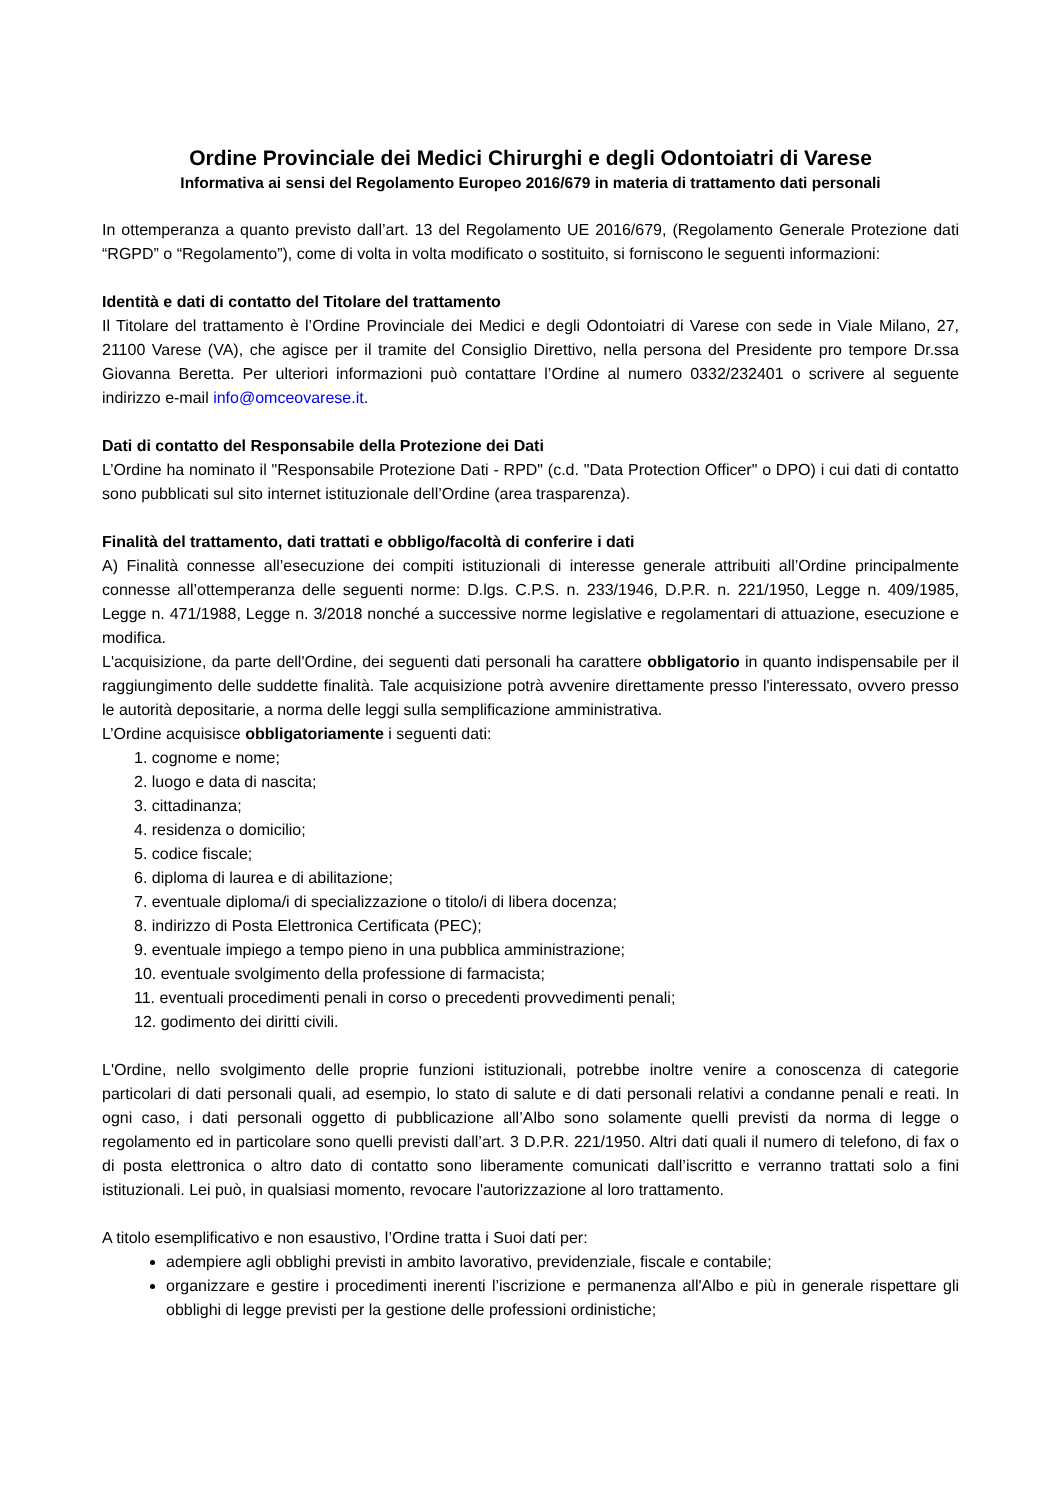Ordine Provinciale dei Medici Chirurghi e degli Odontoiatri di Varese
Informativa ai sensi del Regolamento Europeo 2016/679 in materia di trattamento dati personali
In ottemperanza a quanto previsto dall’art. 13 del Regolamento UE 2016/679, (Regolamento Generale Protezione dati “RGPD” o “Regolamento”), come di volta in volta modificato o sostituito, si forniscono le seguenti informazioni:
Identità e dati di contatto del Titolare del trattamento
Il Titolare del trattamento è l’Ordine Provinciale dei Medici e degli Odontoiatri di Varese con sede in Viale Milano, 27, 21100 Varese (VA), che agisce per il tramite del Consiglio Direttivo, nella persona del Presidente pro tempore Dr.ssa Giovanna Beretta. Per ulteriori informazioni può contattare l’Ordine al numero 0332/232401 o scrivere al seguente indirizzo e-mail info@omceovarese.it.
Dati di contatto del Responsabile della Protezione dei Dati
L’Ordine ha nominato il "Responsabile Protezione Dati - RPD" (c.d. "Data Protection Officer" o DPO) i cui dati di contatto sono pubblicati sul sito internet istituzionale dell’Ordine (area trasparenza).
Finalità del trattamento, dati trattati e obbligo/facoltà di conferire i dati
A) Finalità connesse all’esecuzione dei compiti istituzionali di interesse generale attribuiti all’Ordine principalmente connesse all’ottemperanza delle seguenti norme: D.lgs. C.P.S. n. 233/1946, D.P.R. n. 221/1950, Legge n. 409/1985, Legge n. 471/1988, Legge n. 3/2018 nonché a successive norme legislative e regolamentari di attuazione, esecuzione e modifica.
L'acquisizione, da parte dell'Ordine, dei seguenti dati personali ha carattere obbligatorio in quanto indispensabile per il raggiungimento delle suddette finalità. Tale acquisizione potrà avvenire direttamente presso l'interessato, ovvero presso le autorità depositarie, a norma delle leggi sulla semplificazione amministrativa.
L’Ordine acquisisce obbligatoriamente i seguenti dati:
1. cognome e nome;
2. luogo e data di nascita;
3. cittadinanza;
4. residenza o domicilio;
5. codice fiscale;
6. diploma di laurea e di abilitazione;
7. eventuale diploma/i di specializzazione o titolo/i di libera docenza;
8. indirizzo di Posta Elettronica Certificata (PEC);
9. eventuale impiego a tempo pieno in una pubblica amministrazione;
10. eventuale svolgimento della professione di farmacista;
11. eventuali procedimenti penali in corso o precedenti provvedimenti penali;
12. godimento dei diritti civili.
L'Ordine, nello svolgimento delle proprie funzioni istituzionali, potrebbe inoltre venire a conoscenza di categorie particolari di dati personali quali, ad esempio, lo stato di salute e di dati personali relativi a condanne penali e reati. In ogni caso, i dati personali oggetto di pubblicazione all’Albo sono solamente quelli previsti da norma di legge o regolamento ed in particolare sono quelli previsti dall’art. 3 D.P.R. 221/1950. Altri dati quali il numero di telefono, di fax o di posta elettronica o altro dato di contatto sono liberamente comunicati dall’iscritto e verranno trattati solo a fini istituzionali. Lei può, in qualsiasi momento, revocare l'autorizzazione al loro trattamento.
A titolo esemplificativo e non esaustivo, l’Ordine tratta i Suoi dati per:
adempiere agli obblighi previsti in ambito lavorativo, previdenziale, fiscale e contabile;
organizzare e gestire i procedimenti inerenti l’iscrizione e permanenza all'Albo e più in generale rispettare gli obblighi di legge previsti per la gestione delle professioni ordinistiche;